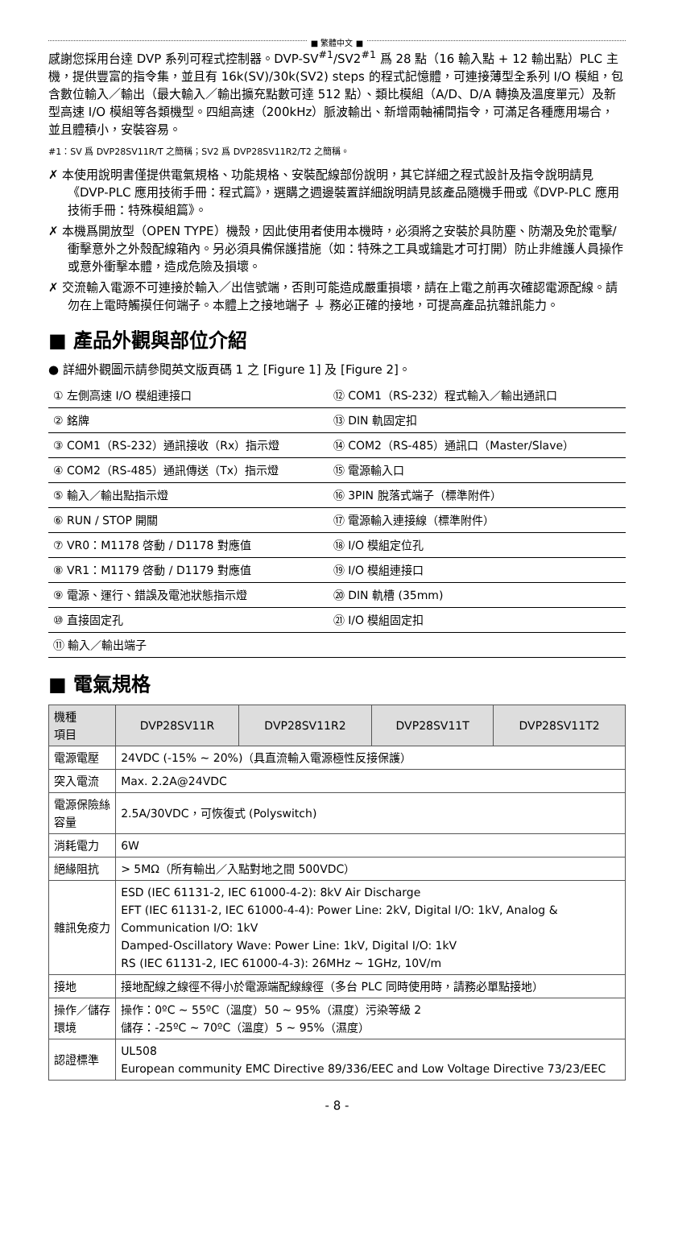■ 繁體中文 ■
感謝您採用台達 DVP 系列可程式控制器。DVP-SV<sup>#1</sup>/SV2<sup>#1</sup> 爲 28 點（16 輸入點 + 12 輸出點）PLC 主機，提供豐富的指令集，並且有 16k(SV)/30k(SV2) steps 的程式記憶體，可連接薄型全系列 I/O 模組，包含數位輸入／輸出（最大輸入／輸出擴充點數可達 512 點）、類比模組（A/D、D/A 轉換及溫度單元）及新型高速 I/O 模組等各類機型。四組高速（200kHz）脈波輸出、新增兩軸補間指令，可滿足各種應用場合，並且體積小，安裝容易。
#1：SV 爲 DVP28SV11R/T 之簡稱；SV2 爲 DVP28SV11R2/T2 之簡稱。
✗ 本使用說明書僅提供電氣規格、功能規格、安裝配線部份說明，其它詳細之程式設計及指令說明請見《DVP-PLC 應用技術手冊：程式篇》，選購之週邊裝置詳細說明請見該產品隨機手冊或《DVP-PLC 應用技術手冊：特殊模組篇》。
✗ 本機爲開放型（OPEN TYPE）機殼，因此使用者使用本機時，必須將之安裝於具防塵、防潮及免於電擊/衝擊意外之外殼配線箱內。另必須具備保護措施（如：特殊之工具或鑰匙才可打開）防止非維護人員操作或意外衝擊本體，造成危險及損壞。
✗ 交流輸入電源不可連接於輸入／出信號端，否則可能造成嚴重損壞，請在上電之前再次確認電源配線。請勿在上電時觸摸任何端子。本體上之接地端子 ⏚ 務必正確的接地，可提高產品抗雜訊能力。
■ 產品外觀與部位介紹
● 詳細外觀圖示請參閱英文版頁碼 1 之 [Figure 1] 及 [Figure 2]。
| ① 左側高速 I/O 模組連接口 | ⑫ COM1（RS-232）程式輸入／輸出通訊口 |
| ② 銘牌 | ⑬ DIN 軌固定扣 |
| ③ COM1（RS-232）通訊接收（Rx）指示燈 | ⑭ COM2（RS-485）通訊口（Master/Slave） |
| ④ COM2（RS-485）通訊傳送（Tx）指示燈 | ⑮ 電源輸入口 |
| ⑤ 輸入／輸出點指示燈 | ⑯ 3PIN 脫落式端子（標準附件） |
| ⑥ RUN / STOP 開關 | ⑰ 電源輸入連接線（標準附件） |
| ⑦ VR0：M1178 啓動 / D1178 對應值 | ⑱ I/O 模組定位孔 |
| ⑧ VR1：M1179 啓動 / D1179 對應值 | ⑲ I/O 模組連接口 |
| ⑨ 電源、運行、錯誤及電池狀態指示燈 | ⑳ DIN 軌槽 (35mm) |
| ⑩ 直接固定孔 | ㉑ I/O 模組固定扣 |
| ⑪ 輸入／輸出端子 | |
■ 電氣規格
| 機種 項目 | DVP28SV11R | DVP28SV11R2 | DVP28SV11T | DVP28SV11T2 |
| --- | --- | --- | --- | --- |
| 電源電壓 | 24VDC (-15% ~ 20%)（具直流輸入電源極性反接保護） | | | |
| 突入電流 | Max. 2.2A@24VDC | | | |
| 電源保險絲容量 | 2.5A/30VDC，可恢復式 (Polyswitch) | | | |
| 消耗電力 | 6W | | | |
| 絕緣阻抗 | > 5MΩ（所有輸出／入點對地之間 500VDC） | | | |
| 雜訊免疫力 | ESD (IEC 61131-2, IEC 61000-4-2): 8kV Air Discharge EFT (IEC 61131-2, IEC 61000-4-4): Power Line: 2kV, Digital I/O: 1kV, Analog & Communication I/O: 1kV Damped-Oscillatory Wave: Power Line: 1kV, Digital I/O: 1kV RS (IEC 61131-2, IEC 61000-4-3): 26MHz ~ 1GHz, 10V/m | | | |
| 接地 | 接地配線之線徑不得小於電源端配線線徑（多台 PLC 同時使用時，請務必單點接地） | | | |
| 操作／儲存環境 | 操作：0ºC ~ 55ºC（溫度）50 ~ 95%（濕度）污染等級 2 儲存：-25ºC ~ 70ºC（溫度）5 ~ 95%（濕度） | | | |
| 認證標準 | UL508 European community EMC Directive 89/336/EEC and Low Voltage Directive 73/23/EEC | | | |
- 8 -